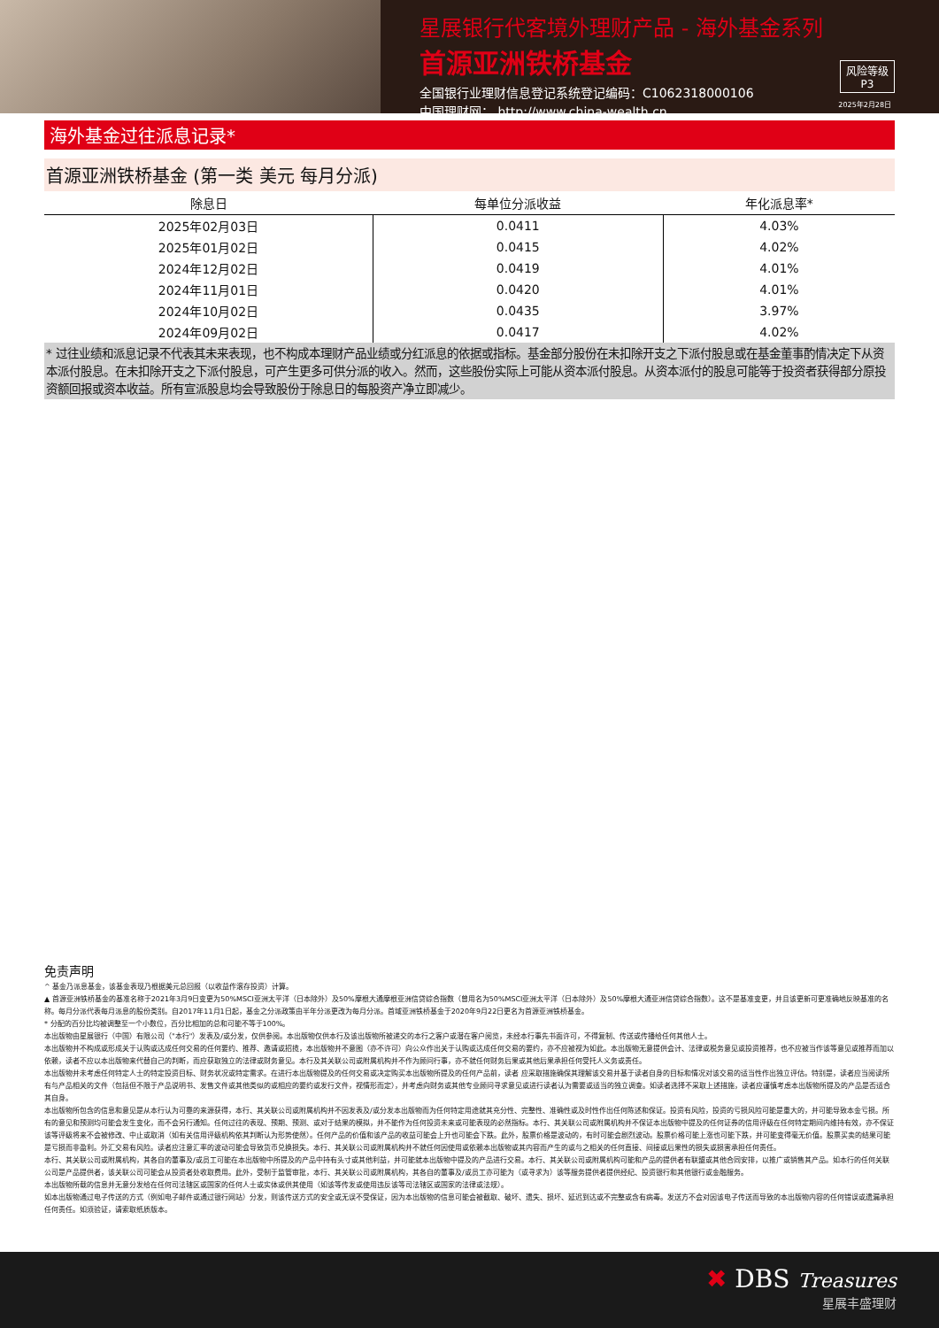星展银行代客境外理财产品 - 海外基金系列
首源亚洲铁桥基金
全国银行业理财信息登记系统登记编码：C1062318000106
中国理财网： http://www.china-wealth.cn
风险等级
P3
2025年2月28日
海外基金过往派息记录*
首源亚洲铁桥基金 (第一类 美元 每月分派)
| 除息日 | 每单位分派收益 | 年化派息率* |
| --- | --- | --- |
| 2025年02月03日 | 0.0411 | 4.03% |
| 2025年01月02日 | 0.0415 | 4.02% |
| 2024年12月02日 | 0.0419 | 4.01% |
| 2024年11月01日 | 0.0420 | 4.01% |
| 2024年10月02日 | 0.0435 | 3.97% |
| 2024年09月02日 | 0.0417 | 4.02% |
* 过往业绩和派息记录不代表其未来表现，也不构成本理财产品业绩或分红派息的依据或指标。基金部分股份在未扣除开支之下派付股息或在基金董事酌情决定下从资本派付股息。在未扣除开支之下派付股息，可产生更多可供分派的收入。然而，这些股份实际上可能从资本派付股息。从资本派付的股息可能等于投资者获得部分原投资额回报或资本收益。所有宣派股息均会导致股份于除息日的每股资产净立即减少。
免责声明
^ 基金乃派息基金，该基金表现乃根据美元总回报（以收益作滚存投资）计算。
▲ 首源亚洲铁桥基金的基准名称于2021年3月9日变更为50%MSCI亚洲太平洋（日本除外）及50%摩根大通摩根亚洲信贷综合指数（曾用名为50%MSCI亚洲太平洋（日本除外）及50%摩根大通亚洲信贷综合指数）。这不是基准变更，并且该更新可更准确地反映基准的名称。每月分派代表每月派息的股份类别。自2017年11月1日起，基金之分派政策由半年分派更改为每月分派。首域亚洲铁桥基金于2020年9月22日更名为首源亚洲铁桥基金。
* 分配的百分比均被调整至一个小数位，百分比相加的总和可能不等于100%。
本出版物由星展银行（中国）有限公司（"本行"）发表及/或分发，仅供参阅。本出版物仅供本行及该出版物所被递交的本行之客户或潜在客户阅览，未经本行事先书面许可，不得复制、传送或传播给任何其他人士。
本出版物并不构成或形成关于认购或达成任何交易的任何要约、推荐、邀请或招揽，本出版物并不意图（亦不许可）向公众作出关于认购或达成任何交易的要约，亦不应被视为如此。本出版物无意提供会计、法律或税务意见或投资推荐，也不应被当作该等意见或推荐而加以依赖，读者不应以本出版物来代替自己的判断，而应获取独立的法律或财务意见。本行及其关联公司或附属机构并不作为顾问行事，亦不就任何财务后果或其他后果承担任何受托人义务或责任。
本出版物并未考虑任何特定人士的特定投资目标、财务状况或特定需求。在进行本出版物提及的任何交易或决定购买本出版物所提及的任何产品前，读者 应采取措施确保其理解该交易并基于读者自身的目标和情况对该交易的适当性作出独立评估。特别是，读者应当阅读所有与产品相关的文件（包括但不限于产品说明书、发售文件或其他类似的或相应的要约或发行文件，视情形而定），并考虑向财务或其他专业顾问寻求意见或进行读者认为需要或适当的独立调查。如读者选择不采取上述措施，读者应谨慎考虑本出版物所提及的产品是否适合其自身。
本出版物所包含的信息和意见是从本行认为可靠的来源获得，本行、其关联公司或附属机构并不因发表及/或分发本出版物而为任何特定用途就其充分性、完整性、准确性或及时性作出任何陈述和保证。投资有风险，投资的亏损风险可能是重大的，并可能导致本金亏损。所有的意见和预测均可能会发生变化，而不会另行通知。任何过往的表现、预期、预测、或对于结果的模拟，并不能作为任何投资未来或可能表现的必然指标。本行、其关联公司或附属机构并不保证本出版物中提及的任何证券的信用评级在任何特定期间内维持有效，亦不保证该等评级将来不会被修改、中止或取消（如有关信用评级机构依其判断认为形势使然）。任何产品的价值和该产品的收益可能会上升也可能会下跌。此外，股票价格是波动的，有时可能会剧烈波动。股票价格可能上涨也可能下跌，并可能变得毫无价值。股票买卖的结果可能是亏损而非盈利。外汇交易有风险。读者应注意汇率的波动可能会导致货币兑换损失。本行、其关联公司或附属机构并不就任何因使用或依赖本出版物或其内容而产生的或与之相关的任何直接、间接或后果性的损失或损害承担任何责任。
本行、其关联公司或附属机构，其各自的董事及/或员工可能在本出版物中所提及的产品中持有头寸或其他利益，并可能就本出版物中提及的产品进行交易。本行、其关联公司或附属机构可能和产品的提供者有联盟或其他合同安排，以推广或销售其产品。如本行的任何关联公司是产品提供者，该关联公司可能会从投资者处收取费用。此外，受制于监管审批，本行、其关联公司或附属机构，其各自的董事及/或员工亦可能为（或寻求为）该等服务提供者提供经纪、投资银行和其他银行或金融服务。
本出版物所载的信息并无意分发给在任何司法辖区或国家的任何人士或实体或供其使用（如该等传发或使用违反该等司法辖区或国家的法律或法规）。
如本出版物通过电子传送的方式（例如电子邮件或通过银行网站）分发，则该传送方式的安全或无误不受保证，因为本出版物的信息可能会被截取、破坏、遗失、损坏、延迟到达或不完整或含有病毒。发送方不会对因该电子传送而导致的本出版物内容的任何错误或遗漏承担任何责任。如须验证，请索取纸质版本。
✖ DBS Treasures
星展丰盛理财